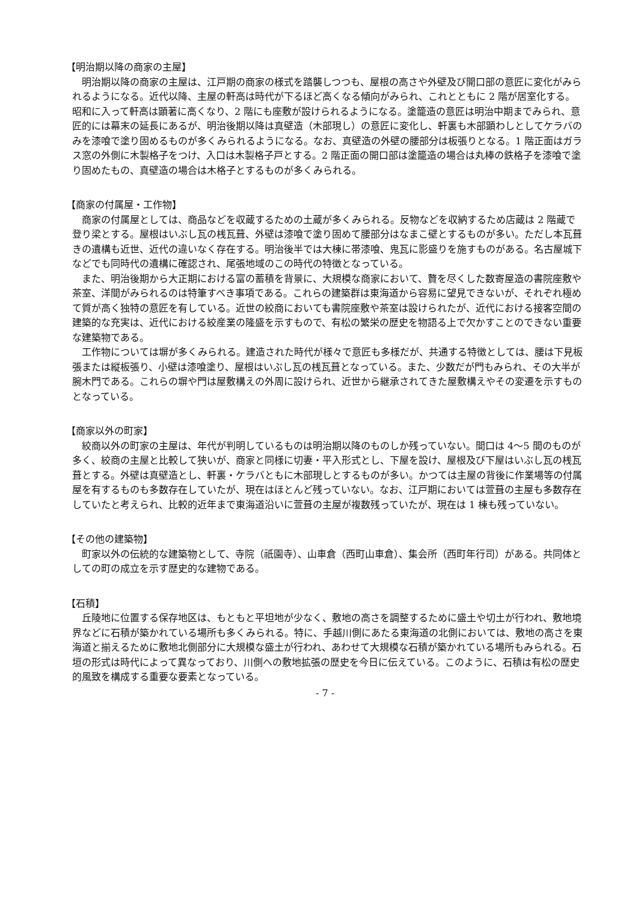【明治期以降の商家の主屋】
明治期以降の商家の主屋は、江戸期の商家の様式を踏襲しつつも、屋根の高さや外壁及び開口部の意匠に変化がみられるようになる。近代以降、主屋の軒高は時代が下るほど高くなる傾向がみられ、これとともに 2 階が居室化する。昭和に入って軒高は顕著に高くなり、2 階にも座敷が設けられるようになる。塗籠造の意匠は明治中期までみられ、意匠的には幕末の延長にあるが、明治後期以降は真壁造（木部現し）の意匠に変化し、軒裏も木部顕わしとしてケラバのみを漆喰で塗り固めるものが多くみられるようになる。なお、真壁造の外壁の腰部分は板張りとなる。1 階正面はガラス窓の外側に木製格子をつけ、入口は木製格子戸とする。2 階正面の開口部は塗籠造の場合は丸棒の鉄格子を漆喰で塗り固めたもの、真壁造の場合は木格子とするものが多くみられる。
【商家の付属屋・工作物】
商家の付属屋としては、商品などを収蔵するための土蔵が多くみられる。反物などを収納するため店蔵は 2 階蔵で登り梁とする。屋根はいぶし瓦の桟瓦葺、外壁は漆喰で塗り固めて腰部分はなまこ壁とするものが多い。ただし本瓦葺きの遺構も近世、近代の違いなく存在する。明治後半では大棟に帯漆喰、鬼瓦に影盛りを施すものがある。名古屋城下などでも同時代の遺構に確認され、尾張地域のこの時代の特徴となっている。
また、明治後期から大正期における富の蓄積を背景に、大規模な商家において、贅を尽くした数寄屋造の書院座敷や茶室、洋間がみられるのは特筆すべき事項である。これらの建築群は東海道から容易に望見できないが、それぞれ極めて質が高く独特の意匠を有している。近世の絞商においても書院座敷や茶室は設けられたが、近代における接客空間の建築的な充実は、近代における絞産業の隆盛を示すもので、有松の繁栄の歴史を物語る上で欠かすことのできない重要な建築物である。
工作物については塀が多くみられる。建造された時代が様々で意匠も多様だが、共通する特徴としては、腰は下見板張または縦板張り、小壁は漆喰塗り、屋根はいぶし瓦の桟瓦葺となっている。また、少数だが門もみられ、その大半が腕木門である。これらの塀や門は屋敷構えの外周に設けられ、近世から継承されてきた屋敷構えやその変遷を示すものとなっている。
【商家以外の町家】
絞商以外の町家の主屋は、年代が判明しているものは明治期以降のものしか残っていない。間口は 4～5 間のものが多く、絞商の主屋と比較して狭いが、商家と同様に切妻・平入形式とし、下屋を設け、屋根及び下屋はいぶし瓦の桟瓦葺とする。外壁は真壁造とし、軒裏・ケラバともに木部現しとするものが多い。かつては主屋の背後に作業場等の付属屋を有するものも多数存在していたが、現在はほとんど残っていない。なお、江戸期においては萱葺の主屋も多数存在していたと考えられ、比較的近年まで東海道沿いに萱葺の主屋が複数残っていたが、現在は 1 棟も残っていない。
【その他の建築物】
町家以外の伝統的な建築物として、寺院（祇園寺）、山車倉（西町山車倉）、集会所（西町年行司）がある。共同体としての町の成立を示す歴史的な建物である。
【石積】
丘陵地に位置する保存地区は、もともと平坦地が少なく、敷地の高さを調整するために盛土や切土が行われ、敷地境界などに石積が築かれている場所も多くみられる。特に、手越川側にあたる東海道の北側においては、敷地の高さを東海道と揃えるために敷地北側部分に大規模な盛土が行われ、あわせて大規模な石積が築かれている場所もみられる。石垣の形式は時代によって異なっており、川側への敷地拡張の歴史を今日に伝えている。このように、石積は有松の歴史的風致を構成する重要な要素となっている。
- 7 -